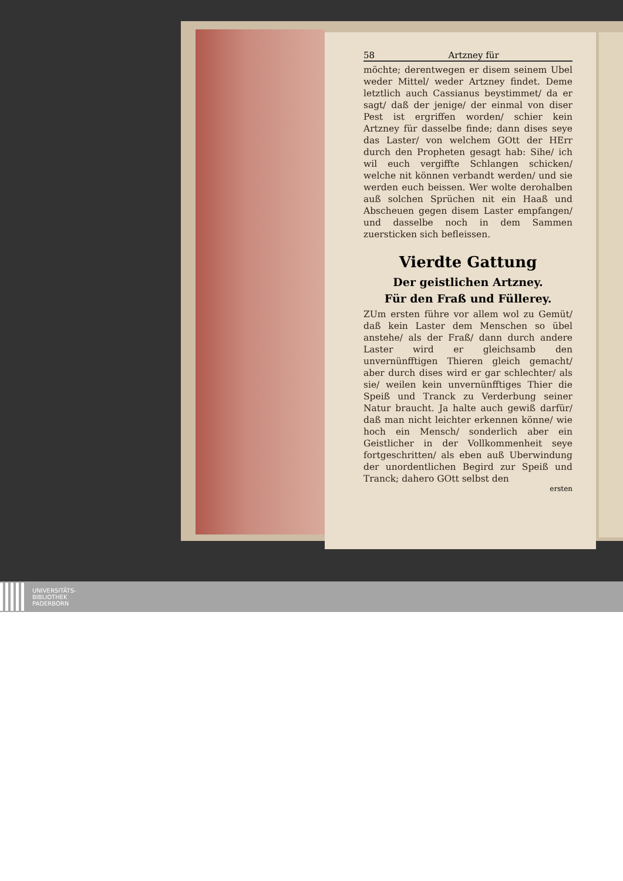58 Artzney für
möchte; derentwegen er disem seinem Ubel weder Mittel/ weder Artzney findet. Deme letztlich auch Cassianus beystimmet/ da er sagt/ daß der jenige/ der einmal von diser Pest ist ergriffen worden/ schier kein Artzney für dasselbe finde; dann dises seye das Laster/ von welchem GOtt der HErr durch den Propheten gesagt hab: Sihe/ ich wil euch vergiffte Schlangen schicken/ welche nit können verbandt werden/ und sie werden euch beissen. Wer wolte derohalben auß solchen Sprüchen nit ein Haaß und Abscheuen gegen disem Laster empfangen/ und dasselbe noch in dem Sammen zuersticken sich befleissen.
Vierdte Gattung
Der geistlichen Artzney.
Für den Fraß und Füllerey.
ZUm ersten führe vor allem wol zu Gemüt/ daß kein Laster dem Menschen so übel anstehe/ als der Fraß/ dann durch andere Laster wird er gleichsamb den unvernünfftigen Thieren gleich gemacht/ aber durch dises wird er gar schlechter/ als sie/ weilen kein unvernünfftiges Thier die Speiß und Tranck zu Verderbung seiner Natur braucht. Ja halte auch gewiß darfür/ daß man nicht leichter erkennen könne/ wie hoch ein Mensch/ sonderlich aber ein Geistlicher in der Vollkommenheit seye fortgeschritten/ als eben auß Uberwindung der unordentlichen Begird zur Speiß und Tranck; dahero GOtt selbst den
ersten
UNIVERSITÄTS-
BIBLIOTHEK
PADERBORN